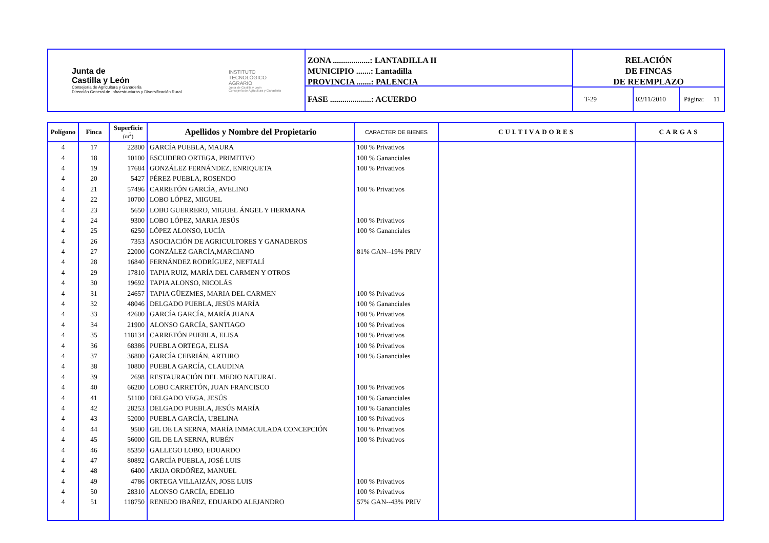Junta de
Castilla y León
Consejería de Agricultura y Ganadería
Dirección General de Infraestructuras y Diversificación Rural
INSTITUTO
TECNOLÓGICO
AGRARIO
Junta de Castilla y León
Consejería de Agricultura y Ganadería
ZONA ..................: LANTADILLA II
MUNICIPIO .......: Lantadilla
PROVINCIA .......: PALENCIA
FASE ....................: ACUERDO
RELACIÓN
DE FINCAS
DE REEMPLAZO
T-29 02/11/2010 Página: 11
| Polígono | Finca | Superficie (m<sup>2</sup>) | Apellidos y Nombre del Propietario | CARACTER DE BIENES | CULTIVADORES | CARGAS |
| --- | --- | --- | --- | --- | --- | --- |
| 4 | 17 | 22800 | GARCÍA PUEBLA, MAURA | 100 % Privativos | | |
| 4 | 18 | 10100 | ESCUDERO ORTEGA, PRIMITIVO | 100 % Gananciales | | |
| 4 | 19 | 17684 | GONZÁLEZ FERNÁNDEZ, ENRIQUETA | 100 % Privativos | | |
| 4 | 20 | 5427 | PÉREZ PUEBLA, ROSENDO | | | |
| 4 | 21 | 57496 | CARRETÓN GARCÍA, AVELINO | 100 % Privativos | | |
| 4 | 22 | 10700 | LOBO LÓPEZ, MIGUEL | | | |
| 4 | 23 | 5650 | LOBO GUERRERO, MIGUEL ÁNGEL Y HERMANA | | | |
| 4 | 24 | 9300 | LOBO LÓPEZ, MARIA JESÚS | 100 % Privativos | | |
| 4 | 25 | 6250 | LÓPEZ ALONSO, LUCÍA | 100 % Gananciales | | |
| 4 | 26 | 7353 | ASOCIACIÓN DE AGRICULTORES Y GANADEROS | | | |
| 4 | 27 | 22000 | GONZÁLEZ GARCÍA,MARCIANO | 81% GAN--19% PRIV | | |
| 4 | 28 | 16840 | FERNÁNDEZ RODRÍGUEZ, NEFTALÍ | | | |
| 4 | 29 | 17810 | TAPIA RUIZ, MARÍA DEL CARMEN Y OTROS | | | |
| 4 | 30 | 19692 | TAPIA ALONSO, NICOLÁS | | | |
| 4 | 31 | 24657 | TAPIA GÜEZMES, MARIA DEL CARMEN | 100 % Privativos | | |
| 4 | 32 | 48046 | DELGADO PUEBLA, JESÚS MARÍA | 100 % Gananciales | | |
| 4 | 33 | 42600 | GARCÍA GARCÍA, MARÍA JUANA | 100 % Privativos | | |
| 4 | 34 | 21900 | ALONSO GARCÍA, SANTIAGO | 100 % Privativos | | |
| 4 | 35 | 118134 | CARRETÓN PUEBLA, ELISA | 100 % Privativos | | |
| 4 | 36 | 68386 | PUEBLA ORTEGA, ELISA | 100 % Privativos | | |
| 4 | 37 | 36800 | GARCÍA CEBRIÁN, ARTURO | 100 % Gananciales | | |
| 4 | 38 | 10800 | PUEBLA GARCÍA, CLAUDINA | | | |
| 4 | 39 | 2698 | RESTAURACIÓN DEL MEDIO NATURAL | | | |
| 4 | 40 | 66200 | LOBO CARRETÓN, JUAN FRANCISCO | 100 % Privativos | | |
| 4 | 41 | 51100 | DELGADO VEGA, JESÚS | 100 % Gananciales | | |
| 4 | 42 | 28253 | DELGADO PUEBLA, JESÚS MARÍA | 100 % Gananciales | | |
| 4 | 43 | 52000 | PUEBLA GARCÍA, UBELINA | 100 % Privativos | | |
| 4 | 44 | 9500 | GIL DE LA SERNA, MARÍA INMACULADA CONCEPCIÓN | 100 % Privativos | | |
| 4 | 45 | 56000 | GIL DE LA SERNA, RUBÉN | 100 % Privativos | | |
| 4 | 46 | 85350 | GALLEGO LOBO, EDUARDO | | | |
| 4 | 47 | 80892 | GARCÍA PUEBLA, JOSÉ LUIS | | | |
| 4 | 48 | 6400 | ARIJA ORDÓÑEZ, MANUEL | | | |
| 4 | 49 | 4786 | ORTEGA VILLAIZÁN, JOSE LUIS | 100 % Privativos | | |
| 4 | 50 | 28310 | ALONSO GARCÍA, EDELIO | 100 % Privativos | | |
| 4 | 51 | 118750 | RENEDO IBAÑEZ, EDUARDO ALEJANDRO | 57% GAN--43% PRIV | | |